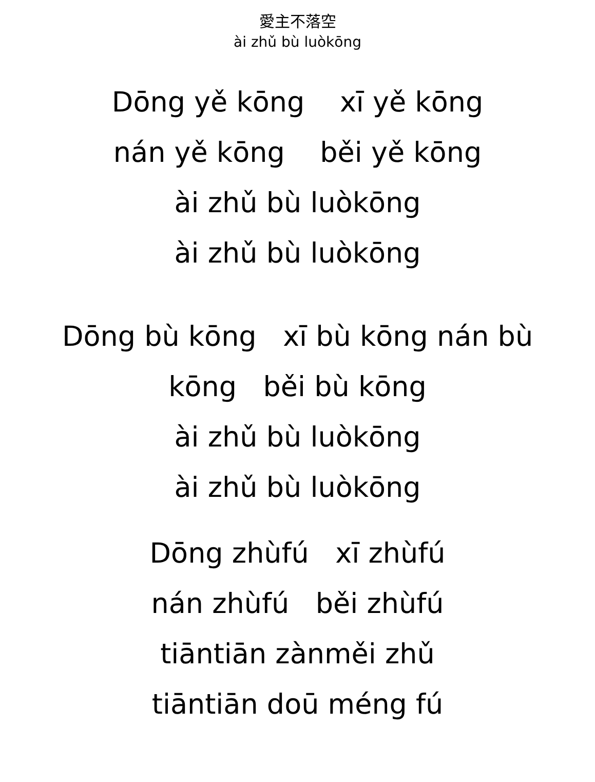愛主不落空
ài zhǔ bù luòkōng
Dōng yě kōng xī yě kōng
nán yě kōng běi yě kōng
ài zhǔ bù luòkōng
ài zhǔ bù luòkōng
Dōng bù kōng xī bù kōng nán bù
kōng běi bù kōng
ài zhǔ bù luòkōng
ài zhǔ bù luòkōng
Dōng zhùfú xī zhùfú
nán zhùfú běi zhùfú
tiāntiān zànměi zhǔ
tiāntiān doū méng fú